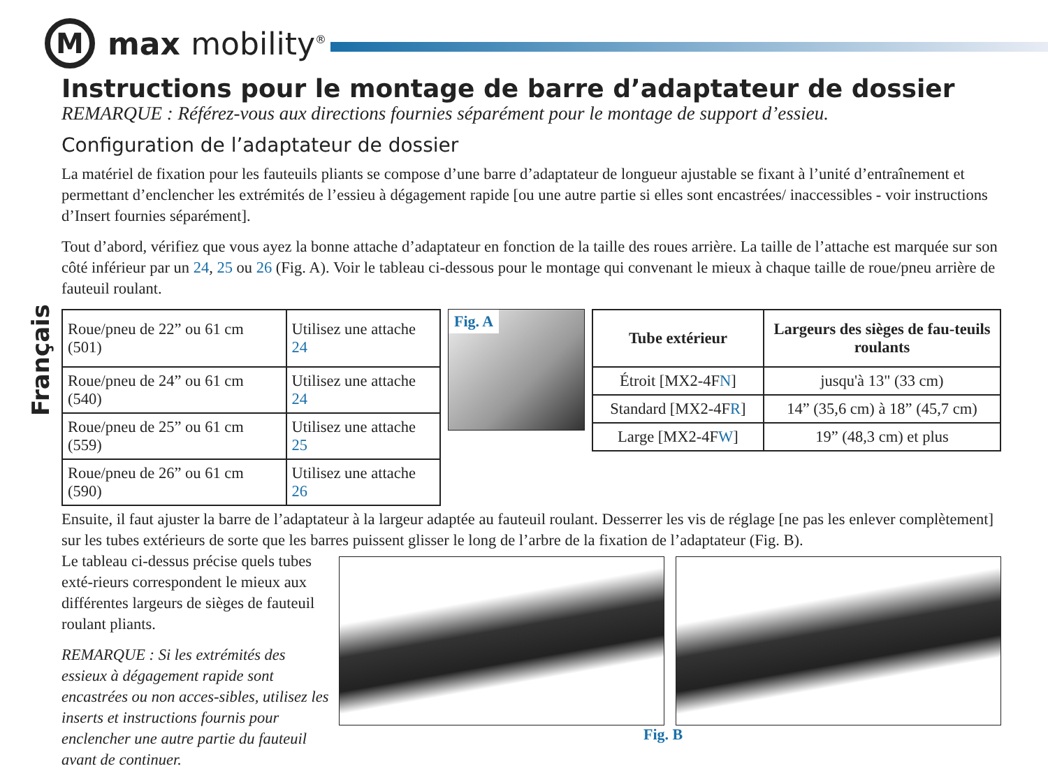M
max mobility<sup>®</sup>
Français
Instructions pour le montage de barre d’adaptateur de dossier
REMARQUE : Référez-vous aux directions fournies séparément pour le montage de support d’essieu.
Configuration de l’adaptateur de dossier
La matériel de fixation pour les fauteuils pliants se compose d’une barre d’adaptateur de longueur ajustable se fixant à l’unité d’entraînement et permettant d’enclencher les extrémités de l’essieu à dégagement rapide [ou une autre partie si elles sont encastrées/ inaccessibles - voir instructions d’Insert fournies séparément].
Tout d’abord, vérifiez que vous ayez la bonne attache d’adaptateur en fonction de la taille des roues arrière. La taille de l’attache est marquée sur son côté inférieur par un 24, 25 ou 26 (Fig. A). Voir le tableau ci-dessous pour le montage qui convenant le mieux à chaque taille de roue/pneu arrière de fauteuil roulant.
| Roue/pneu de 22” ou 61 cm (501) | Utilisez une attache 24 |
| Roue/pneu de 24” ou 61 cm (540) | Utilisez une attache 24 |
| Roue/pneu de 25” ou 61 cm (559) | Utilisez une attache 25 |
| Roue/pneu de 26” ou 61 cm (590) | Utilisez une attache 26 |
Fig. A
| Tube extérieur | Largeurs des sièges de fau-teuils roulants |
| --- | --- |
| Étroit [MX2-4F N ] | jusqu'à 13" (33 cm) |
| Standard [MX2-4F R ] | 14” (35,6 cm) à 18” (45,7 cm) |
| Large [MX2-4F W ] | 19” (48,3 cm) et plus |
Ensuite, il faut ajuster la barre de l’adaptateur à la largeur adaptée au fauteuil roulant. Desserrer les vis de réglage [ne pas les enlever complètement] sur les tubes extérieurs de sorte que les barres puissent glisser le long de l’arbre de la fixation de l’adaptateur (Fig. B).
Le tableau ci-dessus précise quels tubes exté-rieurs correspondent le mieux aux différentes largeurs de sièges de fauteuil roulant pliants.
REMARQUE : Si les extrémités des essieux à dégagement rapide sont encastrées ou non acces-sibles, utilisez les inserts et instructions fournis pour enclencher une autre partie du fauteuil avant de continuer.
Fig. B